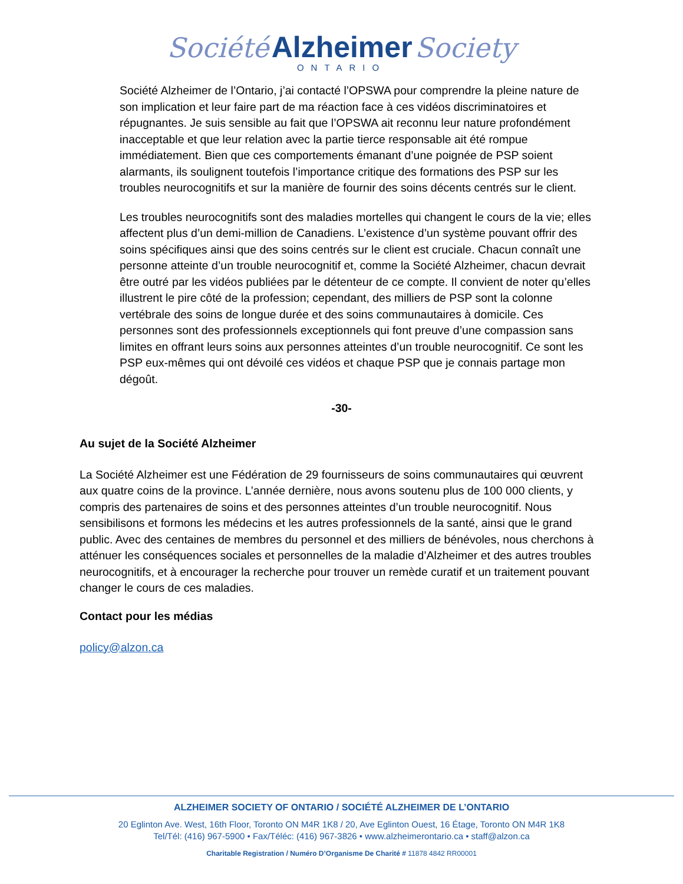Société Alzheimer Society
ONTARIO
Société Alzheimer de l’Ontario, j’ai contacté l’OPSWA pour comprendre la pleine nature de son implication et leur faire part de ma réaction face à ces vidéos discriminatoires et répugnantes. Je suis sensible au fait que l’OPSWA ait reconnu leur nature profondément inacceptable et que leur relation avec la partie tierce responsable ait été rompue immédiatement. Bien que ces comportements émanant d’une poignée de PSP soient alarmants, ils soulignent toutefois l’importance critique des formations des PSP sur les troubles neurocognitifs et sur la manière de fournir des soins décents centrés sur le client.
Les troubles neurocognitifs sont des maladies mortelles qui changent le cours de la vie; elles affectent plus d’un demi-million de Canadiens. L’existence d’un système pouvant offrir des soins spécifiques ainsi que des soins centrés sur le client est cruciale. Chacun connaît une personne atteinte d’un trouble neurocognitif et, comme la Société Alzheimer, chacun devrait être outré par les vidéos publiées par le détenteur de ce compte. Il convient de noter qu’elles illustrent le pire côté de la profession; cependant, des milliers de PSP sont la colonne vertébrale des soins de longue durée et des soins communautaires à domicile. Ces personnes sont des professionnels exceptionnels qui font preuve d’une compassion sans limites en offrant leurs soins aux personnes atteintes d’un trouble neurocognitif. Ce sont les PSP eux-mêmes qui ont dévoilé ces vidéos et chaque PSP que je connais partage mon dégoût.
-30-
Au sujet de la Société Alzheimer
La Société Alzheimer est une Fédération de 29 fournisseurs de soins communautaires qui œuvrent aux quatre coins de la province. L’année dernière, nous avons soutenu plus de 100 000 clients, y compris des partenaires de soins et des personnes atteintes d’un trouble neurocognitif. Nous sensibilisons et formons les médecins et les autres professionnels de la santé, ainsi que le grand public. Avec des centaines de membres du personnel et des milliers de bénévoles, nous cherchons à atténuer les conséquences sociales et personnelles de la maladie d’Alzheimer et des autres troubles neurocognitifs, et à encourager la recherche pour trouver un remède curatif et un traitement pouvant changer le cours de ces maladies.
Contact pour les médias
policy@alzon.ca
ALZHEIMER SOCIETY OF ONTARIO / SOCIÉTÉ ALZHEIMER DE L’ONTARIO
20 Eglinton Ave. West, 16th Floor, Toronto ON M4R 1K8 / 20, Ave Eglinton Ouest, 16 Étage, Toronto ON M4R 1K8
Tel/Tél: (416) 967-5900 • Fax/Téléc: (416) 967-3826 • www.alzheimerontario.ca • staff@alzon.ca
Charitable Registration / Numéro D’Organisme De Charité # 11878 4842 RR00001